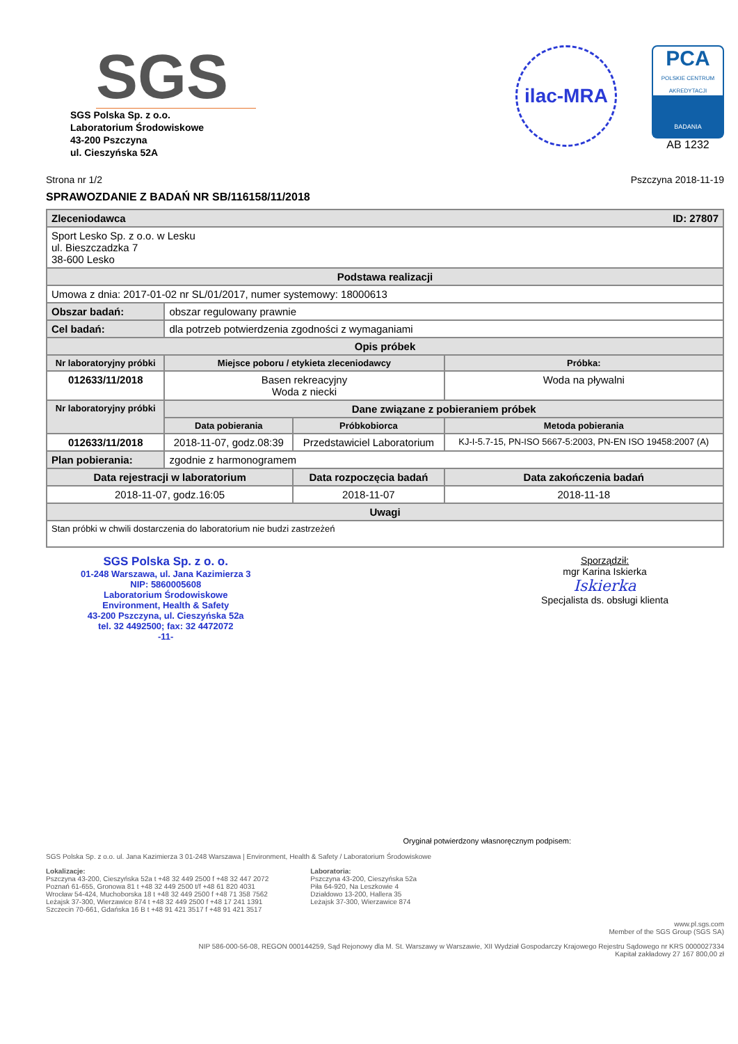SGS
SGS Polska Sp. z o.o.
Laboratorium Środowiskowe
43-200 Pszczyna
ul. Cieszyńska 52A
ilac-MRA
PCA
POLSKIE CENTRUM AKREDYTACJI
BADANIA
AB 1232
Strona nr 1/2 Pszczyna 2018-11-19
SPRAWOZDANIE Z BADAŃ NR SB/116158/11/2018
| Zleceniodawca ID: 27807 | | | |
| Sport Lesko Sp. z o.o. w Lesku ul. Bieszczadzka 7 38-600 Lesko | | | |
| Podstawa realizacji | | | |
| Umowa z dnia: 2017-01-02 nr SL/01/2017, numer systemowy: 18000613 | | | |
| Obszar badań: | obszar regulowany prawnie | | |
| Cel badań: | dla potrzeb potwierdzenia zgodności z wymaganiami | | |
| Opis próbek | | | |
| Nr laboratoryjny próbki | Miejsce poboru / etykieta zleceniodawcy | | Próbka: |
| 012633/11/2018 | Basen rekreacyjny Woda z niecki | | Woda na pływalni |
| Nr laboratoryjny próbki | Dane związane z pobieraniem próbek | | |
| | Data pobierania | Próbkobiorca | Metoda pobierania |
| 012633/11/2018 | 2018-11-07, godz.08:39 | Przedstawiciel Laboratorium | KJ-I-5.7-15, PN-ISO 5667-5:2003, PN-EN ISO 19458:2007 (A) |
| Plan pobierania: | zgodnie z harmonogramem | | |
| Data rejestracji w laboratorium | | Data rozpoczęcia badań | Data zakończenia badań |
| 2018-11-07, godz.16:05 | | 2018-11-07 | 2018-11-18 |
| Uwagi | | | |
| Stan próbki w chwili dostarczenia do laboratorium nie budzi zastrzeżeń | | | |
SGS Polska Sp. z o. o.
01-248 Warszawa, ul. Jana Kazimierza 3
NIP: 5860005608
Laboratorium Środowiskowe
Environment, Health & Safety
43-200 Pszczyna, ul. Cieszyńska 52a
tel. 32 4492500; fax: 32 4472072
-11-
Sporządził:
mgr Karina Iskierka
Iskierka
Specjalista ds. obsługi klienta
Oryginał potwierdzony własnoręcznym podpisem:
SGS Polska Sp. z o.o. ul. Jana Kazimierza 3 01-248 Warszawa | Environment, Health & Safety / Laboratorium Środowiskowe
Lokalizacje:
Pszczyna 43-200, Cieszyńska 52a t +48 32 449 2500 f +48 32 447 2072
Poznań 61-655, Gronowa 81 t +48 32 449 2500 t/f +48 61 820 4031
Wrocław 54-424, Muchoborska 18 t +48 32 449 2500 f +48 71 358 7562
Leżajsk 37-300, Wierzawice 874 t +48 32 449 2500 f +48 17 241 1391
Szczecin 70-661, Gdańska 16 B t +48 91 421 3517 f +48 91 421 3517
Laboratoria:
Pszczyna 43-200, Cieszyńska 52a
Piła 64-920, Na Leszkowie 4
Działdowo 13-200, Hallera 35
Leżajsk 37-300, Wierzawice 874
www.pl.sgs.com
Member of the SGS Group (SGS SA)
NIP 586-000-56-08, REGON 000144259, Sąd Rejonowy dla M. St. Warszawy w Warszawie, XII Wydział Gospodarczy Krajowego Rejestru Sądowego nr KRS 0000027334
Kapitał zakładowy 27 167 800,00 zł